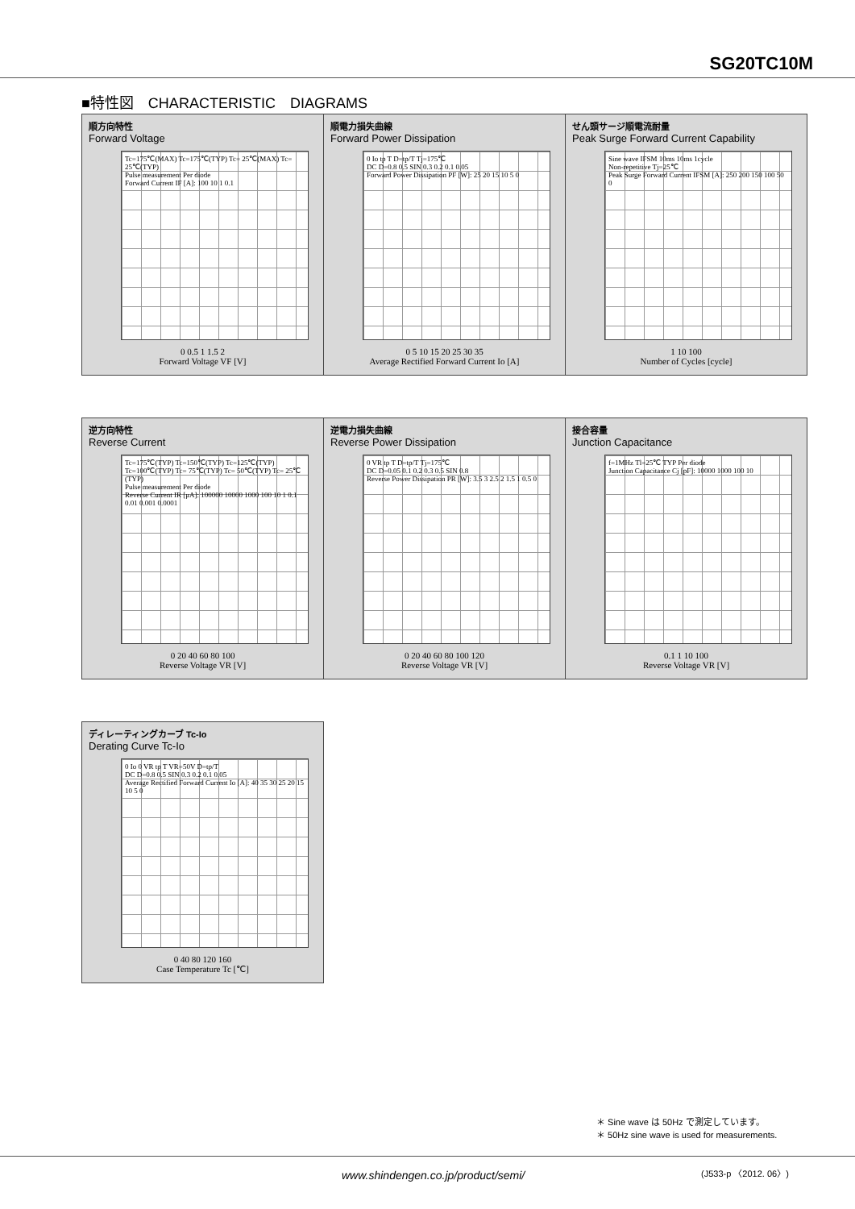SG20TC10M
■特性図　CHARACTERISTIC　DIAGRAMS
順方向特性
Forward Voltage
Tc=175℃(MAX) Tc=175℃(TYP) Tc= 25℃(MAX) Tc= 25℃(TYP)
Pulse measurement Per diode
Forward Current IF [A]: 100 10 1 0.1
0 0.5 1 1.5 2
Forward Voltage VF [V]
順電力損失曲線
Forward Power Dissipation
0 Io tp T D=tp/T Tj=175℃
DC D=0.8 0.5 SIN 0.3 0.2 0.1 0.05
Forward Power Dissipation PF [W]: 25 20 15 10 5 0
0 5 10 15 20 25 30 35
Average Rectified Forward Current Io [A]
せん頭サージ順電流耐量
Peak Surge Forward Current Capability
Sine wave IFSM 10ms 10ms 1cycle
Non-repetitive Tj=25℃
Peak Surge Forward Current IFSM [A]: 250 200 150 100 50 0
1 10 100
Number of Cycles [cycle]
逆方向特性
Reverse Current
Tc=175℃(TYP) Tc=150℃(TYP) Tc=125℃(TYP) Tc=100℃(TYP) Tc= 75℃(TYP) Tc= 50℃(TYP) Tc= 25℃(TYP)
Pulse measurement Per diode
Reverse Current IR [μA]: 100000 10000 1000 100 10 1 0.1 0.01 0.001 0.0001
0 20 40 60 80 100
Reverse Voltage VR [V]
逆電力損失曲線
Reverse Power Dissipation
0 VR tp T D=tp/T Tj=175℃
DC D=0.05 0.1 0.2 0.3 0.5 SIN 0.8
Reverse Power Dissipation PR [W]: 3.5 3 2.5 2 1.5 1 0.5 0
0 20 40 60 80 100 120
Reverse Voltage VR [V]
接合容量
Junction Capacitance
f=1MHz Tl=25℃ TYP Per diode
Junction Capacitance Cj [pF]: 10000 1000 100 10
0.1 1 10 100
Reverse Voltage VR [V]
ディレーティングカーブ Tc-Io
Derating Curve Tc-Io
0 Io 0 VR tp T VR=50V D=tp/T
DC D=0.8 0.5 SIN 0.3 0.2 0.1 0.05
Average Rectified Forward Current Io [A]: 40 35 30 25 20 15 10 5 0
0 40 80 120 160
Case Temperature Tc [℃]
＊ Sine wave は 50Hz で測定しています。
＊ 50Hz sine wave is used for measurements.
www.shindengen.co.jp/product/semi/
(J533-p 〈2012. 06〉)